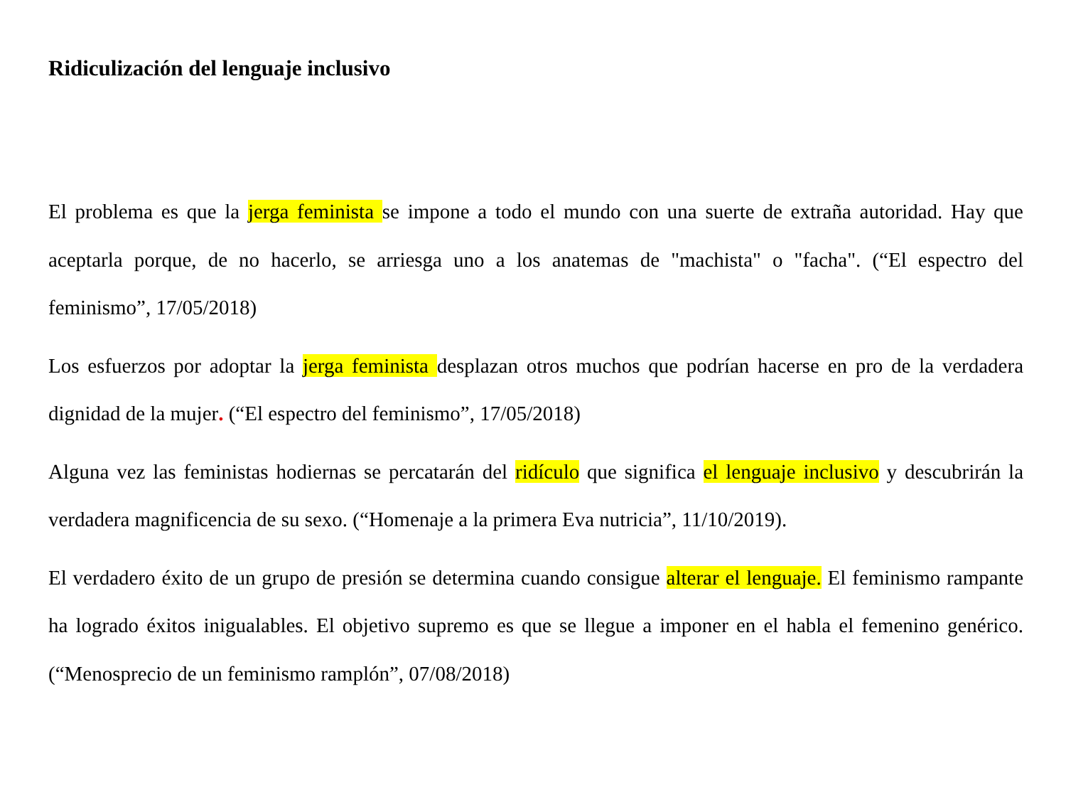Ridiculización del lenguaje inclusivo
El problema es que la jerga feminista se impone a todo el mundo con una suerte de extraña autoridad. Hay que aceptarla porque, de no hacerlo, se arriesga uno a los anatemas de "machista" o "facha". (“El espectro del feminismo”, 17/05/2018)
Los esfuerzos por adoptar la jerga feminista desplazan otros muchos que podrían hacerse en pro de la verdadera dignidad de la mujer. (“El espectro del feminismo”, 17/05/2018)
Alguna vez las feministas hodiernas se percatarán del ridículo que significa el lenguaje inclusivo y descubrirán la verdadera magnificencia de su sexo. (“Homenaje a la primera Eva nutricia”, 11/10/2019).
El verdadero éxito de un grupo de presión se determina cuando consigue alterar el lenguaje. El feminismo rampante ha logrado éxitos inigualables. El objetivo supremo es que se llegue a imponer en el habla el femenino genérico. (“Menosprecio de un feminismo ramplón”, 07/08/2018)